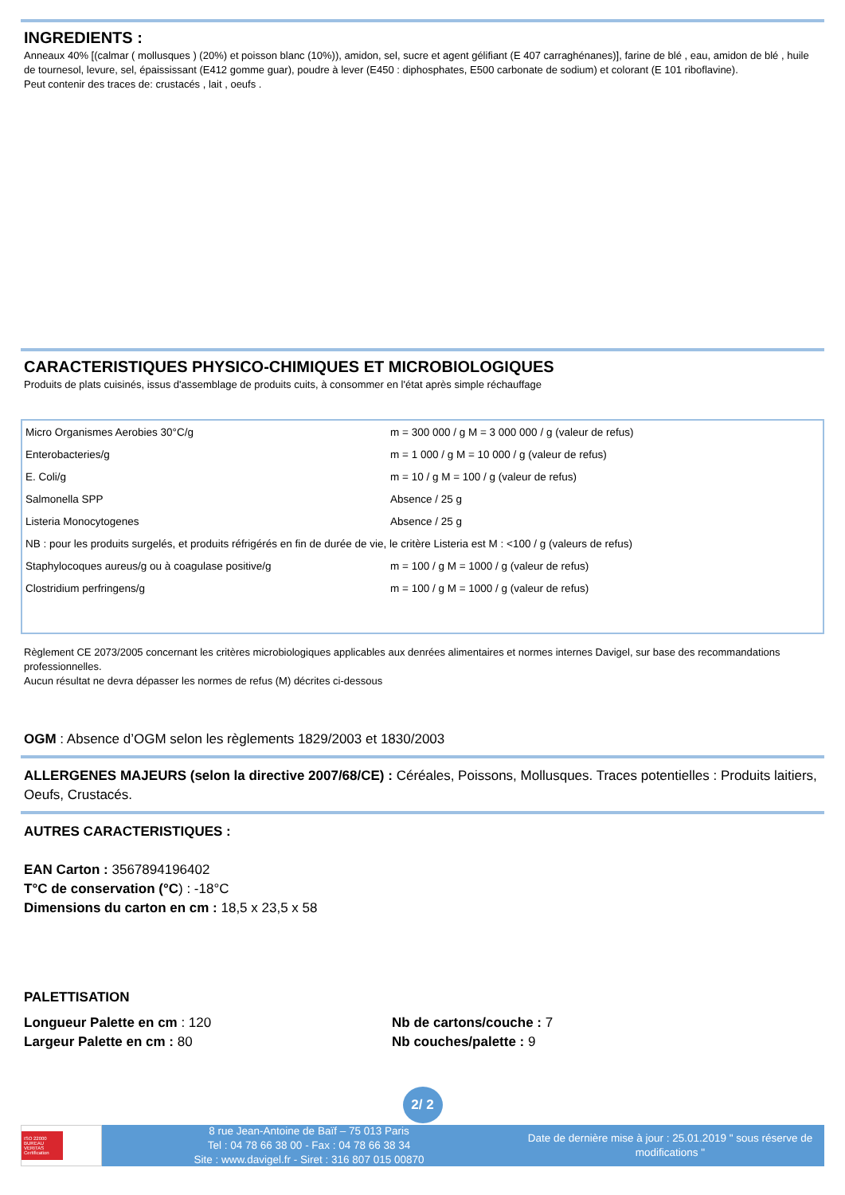INGREDIENTS :
Anneaux 40% [(calmar ( mollusques ) (20%) et poisson blanc (10%)), amidon, sel, sucre et agent gélifiant (E 407 carraghénanes)], farine de blé , eau, amidon de blé , huile de tournesol, levure, sel, épaississant (E412 gomme guar), poudre à lever (E450 : diphosphates, E500 carbonate de sodium) et colorant (E 101 riboflavine).
Peut contenir des traces de: crustacés , lait , oeufs .
CARACTERISTIQUES PHYSICO-CHIMIQUES ET MICROBIOLOGIQUES
Produits de plats cuisinés, issus d'assemblage de produits cuits, à consommer en l'état après simple réchauffage
| Micro Organismes Aerobies 30°C/g | m = 300 000 / g M = 3 000 000 / g (valeur de refus) |
| Enterobacteries/g | m = 1 000 / g M = 10 000 / g (valeur de refus) |
| E. Coli/g | m = 10 / g M = 100 / g (valeur de refus) |
| Salmonella SPP | Absence / 25 g |
| Listeria Monocytogenes | Absence / 25 g |
| NB : pour les produits surgelés, et produits réfrigérés en fin de durée de vie, le critère Listeria est M : <100 / g (valeurs de refus) | |
| Staphylocoques aureus/g ou à coagulase positive/g | m = 100 / g M = 1000 / g (valeur de refus) |
| Clostridium perfringens/g | m = 100 / g M = 1000 / g (valeur de refus) |
Règlement CE 2073/2005 concernant les critères microbiologiques applicables aux denrées alimentaires et normes internes Davigel, sur base des recommandations professionnelles.
Aucun résultat ne devra dépasser les normes de refus (M) décrites ci-dessous
OGM : Absence d’OGM selon les règlements 1829/2003 et 1830/2003
ALLERGENES MAJEURS (selon la directive 2007/68/CE) : Céréales, Poissons, Mollusques. Traces potentielles : Produits laitiers, Oeufs, Crustacés.
AUTRES CARACTERISTIQUES :
EAN Carton : 3567894196402
T°C de conservation (°C) : -18°C
Dimensions du carton en cm : 18,5 x 23,5 x 58
PALETTISATION
Longueur Palette en cm : 120
Largeur Palette en cm : 80
Nb de cartons/couche : 7
Nb couches/palette : 9
2/ 2
ISO 22000 BUREAU VERITAS Certification
8 rue Jean-Antoine de Baïf – 75 013 Paris
Tel : 04 78 66 38 00 - Fax : 04 78 66 38 34
Site : www.davigel.fr - Siret : 316 807 015 00870
Date de dernière mise à jour : 25.01.2019 " sous réserve de modifications "